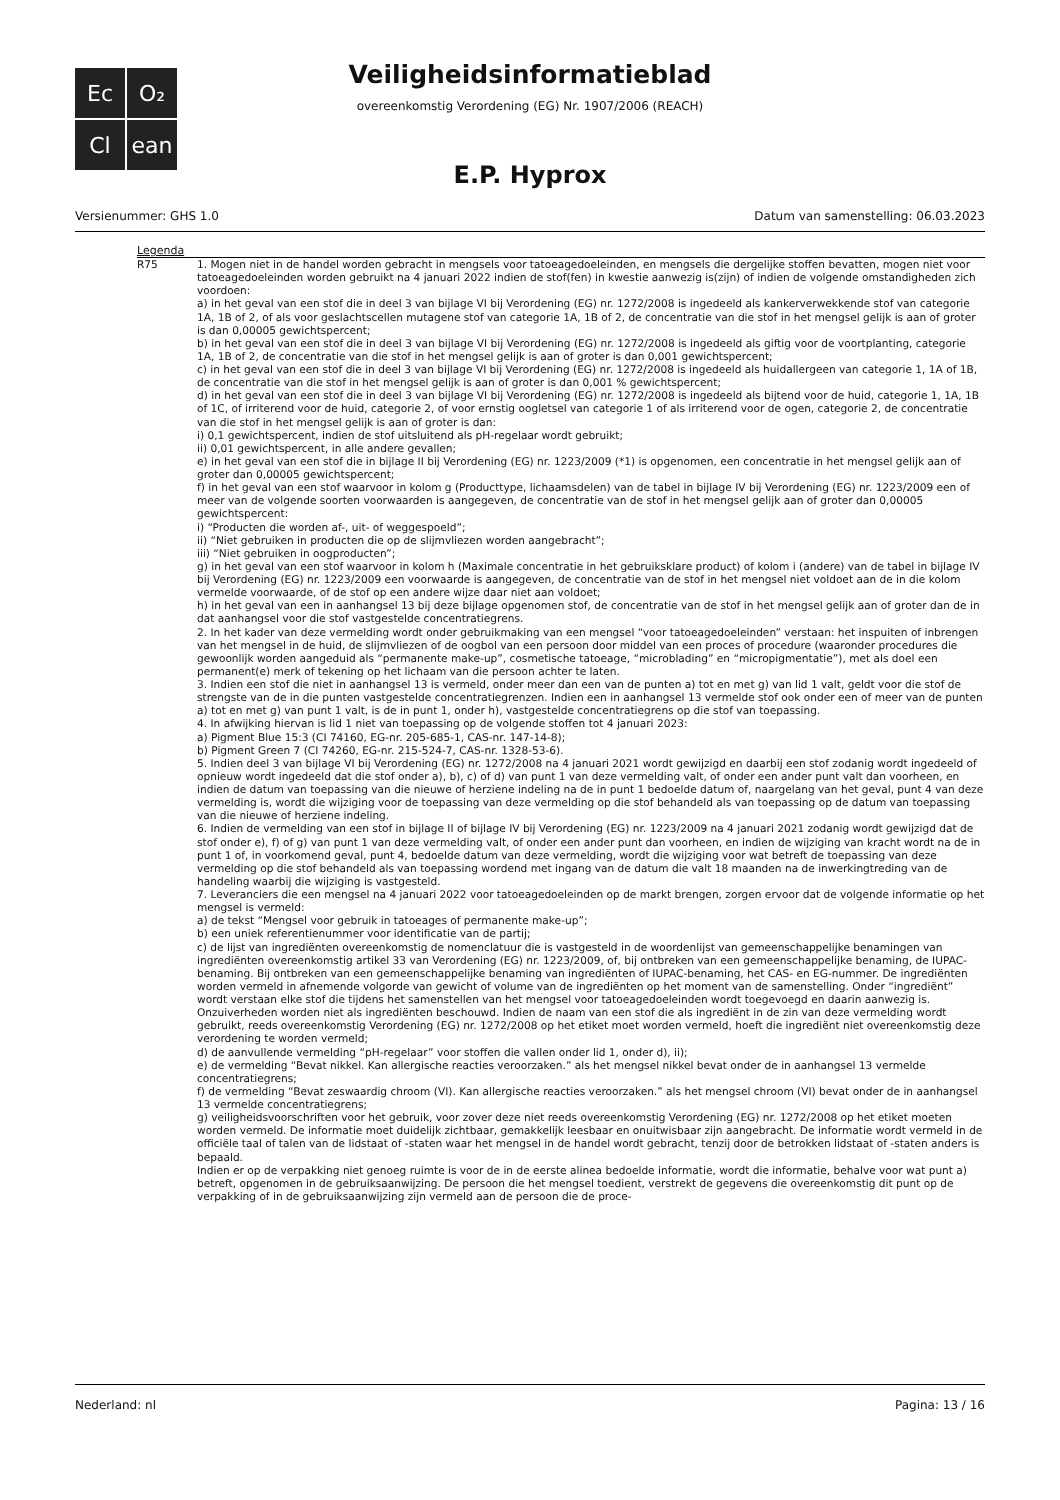Ec
O₂
Cl
ean
Veiligheidsinformatieblad
overeenkomstig Verordening (EG) Nr. 1907/2006 (REACH)
E.P. Hyprox
Versienummer: GHS 1.0 Datum van samenstelling: 06.03.2023
Legenda
| R75 | 1. Mogen niet in de handel worden gebracht in mengsels voor tatoeagedoeleinden, en mengsels die dergelijke stoffen bevatten, mogen niet voor tatoeagedoeleinden worden gebruikt na 4 januari 2022 indien de stof(fen) in kwestie aanwezig is(zijn) of indien de volgende omstandigheden zich voordoen: a) in het geval van een stof die in deel 3 van bijlage VI bij Verordening (EG) nr. 1272/2008 is ingedeeld als kankerverwekkende stof van categorie 1A, 1B of 2, of als voor geslachtscellen mutagene stof van categorie 1A, 1B of 2, de concentratie van die stof in het mengsel gelijk is aan of groter is dan 0,00005 gewichtspercent; b) in het geval van een stof die in deel 3 van bijlage VI bij Verordening (EG) nr. 1272/2008 is ingedeeld als giftig voor de voortplanting, categorie 1A, 1B of 2, de concentratie van die stof in het mengsel gelijk is aan of groter is dan 0,001 gewichtspercent; c) in het geval van een stof die in deel 3 van bijlage VI bij Verordening (EG) nr. 1272/2008 is ingedeeld als huidallergeen van categorie 1, 1A of 1B, de concentratie van die stof in het mengsel gelijk is aan of groter is dan 0,001 % gewichtspercent; d) in het geval van een stof die in deel 3 van bijlage VI bij Verordening (EG) nr. 1272/2008 is ingedeeld als bijtend voor de huid, categorie 1, 1A, 1B of 1C, of irriterend voor de huid, categorie 2, of voor ernstig oogletsel van categorie 1 of als irriterend voor de ogen, categorie 2, de concentratie van die stof in het mengsel gelijk is aan of groter is dan: i) 0,1 gewichtspercent, indien de stof uitsluitend als pH-regelaar wordt gebruikt; ii) 0,01 gewichtspercent, in alle andere gevallen; e) in het geval van een stof die in bijlage II bij Verordening (EG) nr. 1223/2009 (*1) is opgenomen, een concentratie in het mengsel gelijk aan of groter dan 0,00005 gewichtspercent; f) in het geval van een stof waarvoor in kolom g (Producttype, lichaamsdelen) van de tabel in bijlage IV bij Verordening (EG) nr. 1223/2009 een of meer van de volgende soorten voorwaarden is aangegeven, de concentratie van de stof in het mengsel gelijk aan of groter dan 0,00005 gewichtspercent: i) “Producten die worden af-, uit- of weggespoeld”; ii) “Niet gebruiken in producten die op de slijmvliezen worden aangebracht”; iii) “Niet gebruiken in oogproducten”; g) in het geval van een stof waarvoor in kolom h (Maximale concentratie in het gebruiksklare product) of kolom i (andere) van de tabel in bijlage IV bij Verordening (EG) nr. 1223/2009 een voorwaarde is aangegeven, de concentratie van de stof in het mengsel niet voldoet aan de in die kolom vermelde voorwaarde, of de stof op een andere wijze daar niet aan voldoet; h) in het geval van een in aanhangsel 13 bij deze bijlage opgenomen stof, de concentratie van de stof in het mengsel gelijk aan of groter dan de in dat aanhangsel voor die stof vastgestelde concentratiegrens. 2. In het kader van deze vermelding wordt onder gebruikmaking van een mengsel “voor tatoeagedoeleinden” verstaan: het inspuiten of inbrengen van het mengsel in de huid, de slijmvliezen of de oogbol van een persoon door middel van een proces of procedure (waaronder procedures die gewoonlijk worden aangeduid als “permanente make-up”, cosmetische tatoeage, “microblading” en “micropigmentatie”), met als doel een permanent(e) merk of tekening op het lichaam van die persoon achter te laten. 3. Indien een stof die niet in aanhangsel 13 is vermeld, onder meer dan een van de punten a) tot en met g) van lid 1 valt, geldt voor die stof de strengste van de in die punten vastgestelde concentratiegrenzen. Indien een in aanhangsel 13 vermelde stof ook onder een of meer van de punten a) tot en met g) van punt 1 valt, is de in punt 1, onder h), vastgestelde concentratiegrens op die stof van toepassing. 4. In afwijking hiervan is lid 1 niet van toepassing op de volgende stoffen tot 4 januari 2023: a) Pigment Blue 15:3 (CI 74160, EG-nr. 205-685-1, CAS-nr. 147-14-8); b) Pigment Green 7 (CI 74260, EG-nr. 215-524-7, CAS-nr. 1328-53-6). 5. Indien deel 3 van bijlage VI bij Verordening (EG) nr. 1272/2008 na 4 januari 2021 wordt gewijzigd en daarbij een stof zodanig wordt ingedeeld of opnieuw wordt ingedeeld dat die stof onder a), b), c) of d) van punt 1 van deze vermelding valt, of onder een ander punt valt dan voorheen, en indien de datum van toepassing van die nieuwe of herziene indeling na de in punt 1 bedoelde datum of, naargelang van het geval, punt 4 van deze vermelding is, wordt die wijziging voor de toepassing van deze vermelding op die stof behandeld als van toepassing op de datum van toepassing van die nieuwe of herziene indeling. 6. Indien de vermelding van een stof in bijlage II of bijlage IV bij Verordening (EG) nr. 1223/2009 na 4 januari 2021 zodanig wordt gewijzigd dat de stof onder e), f) of g) van punt 1 van deze vermelding valt, of onder een ander punt dan voorheen, en indien de wijziging van kracht wordt na de in punt 1 of, in voorkomend geval, punt 4, bedoelde datum van deze vermelding, wordt die wijziging voor wat betreft de toepassing van deze vermelding op die stof behandeld als van toepassing wordend met ingang van de datum die valt 18 maanden na de inwerkingtreding van de handeling waarbij die wijziging is vastgesteld. 7. Leveranciers die een mengsel na 4 januari 2022 voor tatoeagedoeleinden op de markt brengen, zorgen ervoor dat de volgende informatie op het mengsel is vermeld: a) de tekst “Mengsel voor gebruik in tatoeages of permanente make-up”; b) een uniek referentienummer voor identificatie van de partij; c) de lijst van ingrediënten overeenkomstig de nomenclatuur die is vastgesteld in de woordenlijst van gemeenschappelijke benamingen van ingrediënten overeenkomstig artikel 33 van Verordening (EG) nr. 1223/2009, of, bij ontbreken van een gemeenschappelijke benaming, de IUPAC-benaming. Bij ontbreken van een gemeenschappelijke benaming van ingrediënten of IUPAC-benaming, het CAS- en EG-nummer. De ingrediënten worden vermeld in afnemende volgorde van gewicht of volume van de ingrediënten op het moment van de samenstelling. Onder “ingrediënt” wordt verstaan elke stof die tijdens het samenstellen van het mengsel voor tatoeagedoeleinden wordt toegevoegd en daarin aanwezig is. Onzuiverheden worden niet als ingrediënten beschouwd. Indien de naam van een stof die als ingrediënt in de zin van deze vermelding wordt gebruikt, reeds overeenkomstig Verordening (EG) nr. 1272/2008 op het etiket moet worden vermeld, hoeft die ingrediënt niet overeenkomstig deze verordening te worden vermeld; d) de aanvullende vermelding “pH-regelaar” voor stoffen die vallen onder lid 1, onder d), ii); e) de vermelding “Bevat nikkel. Kan allergische reacties veroorzaken.” als het mengsel nikkel bevat onder de in aanhangsel 13 vermelde concentratiegrens; f) de vermelding “Bevat zeswaardig chroom (VI). Kan allergische reacties veroorzaken.” als het mengsel chroom (VI) bevat onder de in aanhangsel 13 vermelde concentratiegrens; g) veiligheidsvoorschriften voor het gebruik, voor zover deze niet reeds overeenkomstig Verordening (EG) nr. 1272/2008 op het etiket moeten worden vermeld. De informatie moet duidelijk zichtbaar, gemakkelijk leesbaar en onuitwisbaar zijn aangebracht. De informatie wordt vermeld in de officiële taal of talen van de lidstaat of -staten waar het mengsel in de handel wordt gebracht, tenzij door de betrokken lidstaat of -staten anders is bepaald. Indien er op de verpakking niet genoeg ruimte is voor de in de eerste alinea bedoelde informatie, wordt die informatie, behalve voor wat punt a) betreft, opgenomen in de gebruiksaanwijzing. De persoon die het mengsel toedient, verstrekt de gegevens die overeenkomstig dit punt op de verpakking of in de gebruiksaanwijzing zijn vermeld aan de persoon die de proce- |
Nederland: nl Pagina: 13 / 16